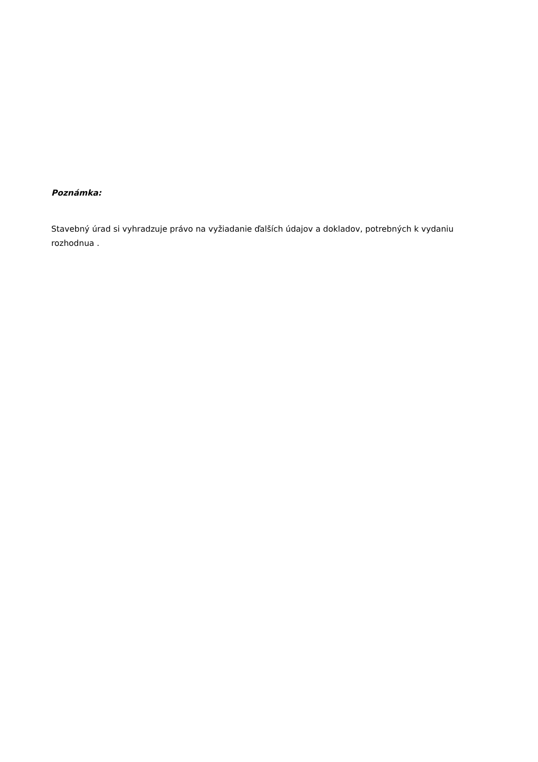Poznámka:
Stavebný úrad si vyhradzuje právo na vyžiadanie ďalších údajov a dokladov, potrebných k vydaniu rozhodnua .